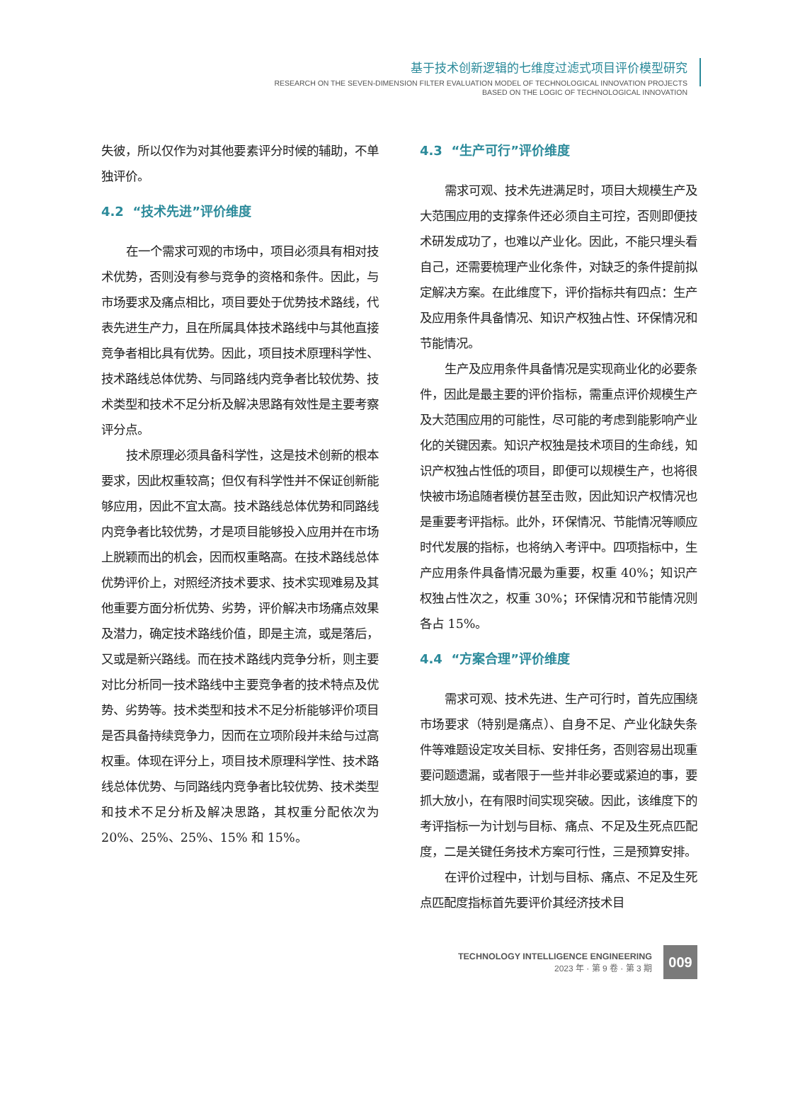基于技术创新逻辑的七维度过滤式项目评价模型研究
RESEARCH ON THE SEVEN-DIMENSION FILTER EVALUATION MODEL OF TECHNOLOGICAL INNOVATION PROJECTS
BASED ON THE LOGIC OF TECHNOLOGICAL INNOVATION
失彼，所以仅作为对其他要素评分时候的辅助，不单独评价。
4.2 “技术先进”评价维度
在一个需求可观的市场中，项目必须具有相对技术优势，否则没有参与竞争的资格和条件。因此，与市场要求及痛点相比，项目要处于优势技术路线，代表先进生产力，且在所属具体技术路线中与其他直接竞争者相比具有优势。因此，项目技术原理科学性、技术路线总体优势、与同路线内竞争者比较优势、技术类型和技术不足分析及解决思路有效性是主要考察评分点。
技术原理必须具备科学性，这是技术创新的根本要求，因此权重较高；但仅有科学性并不保证创新能够应用，因此不宜太高。技术路线总体优势和同路线内竞争者比较优势，才是项目能够投入应用并在市场上脱颖而出的机会，因而权重略高。在技术路线总体优势评价上，对照经济技术要求、技术实现难易及其他重要方面分析优势、劣势，评价解决市场痛点效果及潜力，确定技术路线价值，即是主流，或是落后，又或是新兴路线。而在技术路线内竞争分析，则主要对比分析同一技术路线中主要竞争者的技术特点及优势、劣势等。技术类型和技术不足分析能够评价项目是否具备持续竞争力，因而在立项阶段并未给与过高权重。体现在评分上，项目技术原理科学性、技术路线总体优势、与同路线内竞争者比较优势、技术类型和技术不足分析及解决思路，其权重分配依次为 20%、25%、25%、15% 和 15%。
4.3 “生产可行”评价维度
需求可观、技术先进满足时，项目大规模生产及大范围应用的支撑条件还必须自主可控，否则即便技术研发成功了，也难以产业化。因此，不能只埋头看自己，还需要梳理产业化条件，对缺乏的条件提前拟定解决方案。在此维度下，评价指标共有四点：生产及应用条件具备情况、知识产权独占性、环保情况和节能情况。
生产及应用条件具备情况是实现商业化的必要条件，因此是最主要的评价指标，需重点评价规模生产及大范围应用的可能性，尽可能的考虑到能影响产业化的关键因素。知识产权独是技术项目的生命线，知识产权独占性低的项目，即便可以规模生产，也将很快被市场追随者模仿甚至击败，因此知识产权情况也是重要考评指标。此外，环保情况、节能情况等顺应时代发展的指标，也将纳入考评中。四项指标中，生产应用条件具备情况最为重要，权重 40%；知识产权独占性次之，权重 30%；环保情况和节能情况则各占 15%。
4.4 “方案合理”评价维度
需求可观、技术先进、生产可行时，首先应围绕市场要求（特别是痛点）、自身不足、产业化缺失条件等难题设定攻关目标、安排任务，否则容易出现重要问题遗漏，或者限于一些并非必要或紧迫的事，要抓大放小，在有限时间实现突破。因此，该维度下的考评指标一为计划与目标、痛点、不足及生死点匹配度，二是关键任务技术方案可行性，三是预算安排。
在评价过程中，计划与目标、痛点、不足及生死点匹配度指标首先要评价其经济技术目
TECHNOLOGY INTELLIGENCE ENGINEERING
2023 年 · 第 9 卷 · 第 3 期
009